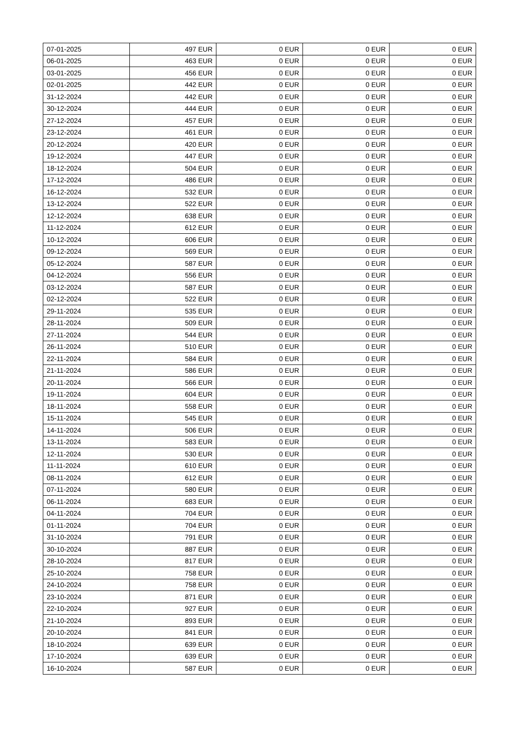| 07-01-2025 | 497 EUR | 0 EUR | 0 EUR | 0 EUR |
| 06-01-2025 | 463 EUR | 0 EUR | 0 EUR | 0 EUR |
| 03-01-2025 | 456 EUR | 0 EUR | 0 EUR | 0 EUR |
| 02-01-2025 | 442 EUR | 0 EUR | 0 EUR | 0 EUR |
| 31-12-2024 | 442 EUR | 0 EUR | 0 EUR | 0 EUR |
| 30-12-2024 | 444 EUR | 0 EUR | 0 EUR | 0 EUR |
| 27-12-2024 | 457 EUR | 0 EUR | 0 EUR | 0 EUR |
| 23-12-2024 | 461 EUR | 0 EUR | 0 EUR | 0 EUR |
| 20-12-2024 | 420 EUR | 0 EUR | 0 EUR | 0 EUR |
| 19-12-2024 | 447 EUR | 0 EUR | 0 EUR | 0 EUR |
| 18-12-2024 | 504 EUR | 0 EUR | 0 EUR | 0 EUR |
| 17-12-2024 | 486 EUR | 0 EUR | 0 EUR | 0 EUR |
| 16-12-2024 | 532 EUR | 0 EUR | 0 EUR | 0 EUR |
| 13-12-2024 | 522 EUR | 0 EUR | 0 EUR | 0 EUR |
| 12-12-2024 | 638 EUR | 0 EUR | 0 EUR | 0 EUR |
| 11-12-2024 | 612 EUR | 0 EUR | 0 EUR | 0 EUR |
| 10-12-2024 | 606 EUR | 0 EUR | 0 EUR | 0 EUR |
| 09-12-2024 | 569 EUR | 0 EUR | 0 EUR | 0 EUR |
| 05-12-2024 | 587 EUR | 0 EUR | 0 EUR | 0 EUR |
| 04-12-2024 | 556 EUR | 0 EUR | 0 EUR | 0 EUR |
| 03-12-2024 | 587 EUR | 0 EUR | 0 EUR | 0 EUR |
| 02-12-2024 | 522 EUR | 0 EUR | 0 EUR | 0 EUR |
| 29-11-2024 | 535 EUR | 0 EUR | 0 EUR | 0 EUR |
| 28-11-2024 | 509 EUR | 0 EUR | 0 EUR | 0 EUR |
| 27-11-2024 | 544 EUR | 0 EUR | 0 EUR | 0 EUR |
| 26-11-2024 | 510 EUR | 0 EUR | 0 EUR | 0 EUR |
| 22-11-2024 | 584 EUR | 0 EUR | 0 EUR | 0 EUR |
| 21-11-2024 | 586 EUR | 0 EUR | 0 EUR | 0 EUR |
| 20-11-2024 | 566 EUR | 0 EUR | 0 EUR | 0 EUR |
| 19-11-2024 | 604 EUR | 0 EUR | 0 EUR | 0 EUR |
| 18-11-2024 | 558 EUR | 0 EUR | 0 EUR | 0 EUR |
| 15-11-2024 | 545 EUR | 0 EUR | 0 EUR | 0 EUR |
| 14-11-2024 | 506 EUR | 0 EUR | 0 EUR | 0 EUR |
| 13-11-2024 | 583 EUR | 0 EUR | 0 EUR | 0 EUR |
| 12-11-2024 | 530 EUR | 0 EUR | 0 EUR | 0 EUR |
| 11-11-2024 | 610 EUR | 0 EUR | 0 EUR | 0 EUR |
| 08-11-2024 | 612 EUR | 0 EUR | 0 EUR | 0 EUR |
| 07-11-2024 | 580 EUR | 0 EUR | 0 EUR | 0 EUR |
| 06-11-2024 | 683 EUR | 0 EUR | 0 EUR | 0 EUR |
| 04-11-2024 | 704 EUR | 0 EUR | 0 EUR | 0 EUR |
| 01-11-2024 | 704 EUR | 0 EUR | 0 EUR | 0 EUR |
| 31-10-2024 | 791 EUR | 0 EUR | 0 EUR | 0 EUR |
| 30-10-2024 | 887 EUR | 0 EUR | 0 EUR | 0 EUR |
| 28-10-2024 | 817 EUR | 0 EUR | 0 EUR | 0 EUR |
| 25-10-2024 | 758 EUR | 0 EUR | 0 EUR | 0 EUR |
| 24-10-2024 | 758 EUR | 0 EUR | 0 EUR | 0 EUR |
| 23-10-2024 | 871 EUR | 0 EUR | 0 EUR | 0 EUR |
| 22-10-2024 | 927 EUR | 0 EUR | 0 EUR | 0 EUR |
| 21-10-2024 | 893 EUR | 0 EUR | 0 EUR | 0 EUR |
| 20-10-2024 | 841 EUR | 0 EUR | 0 EUR | 0 EUR |
| 18-10-2024 | 639 EUR | 0 EUR | 0 EUR | 0 EUR |
| 17-10-2024 | 639 EUR | 0 EUR | 0 EUR | 0 EUR |
| 16-10-2024 | 587 EUR | 0 EUR | 0 EUR | 0 EUR |